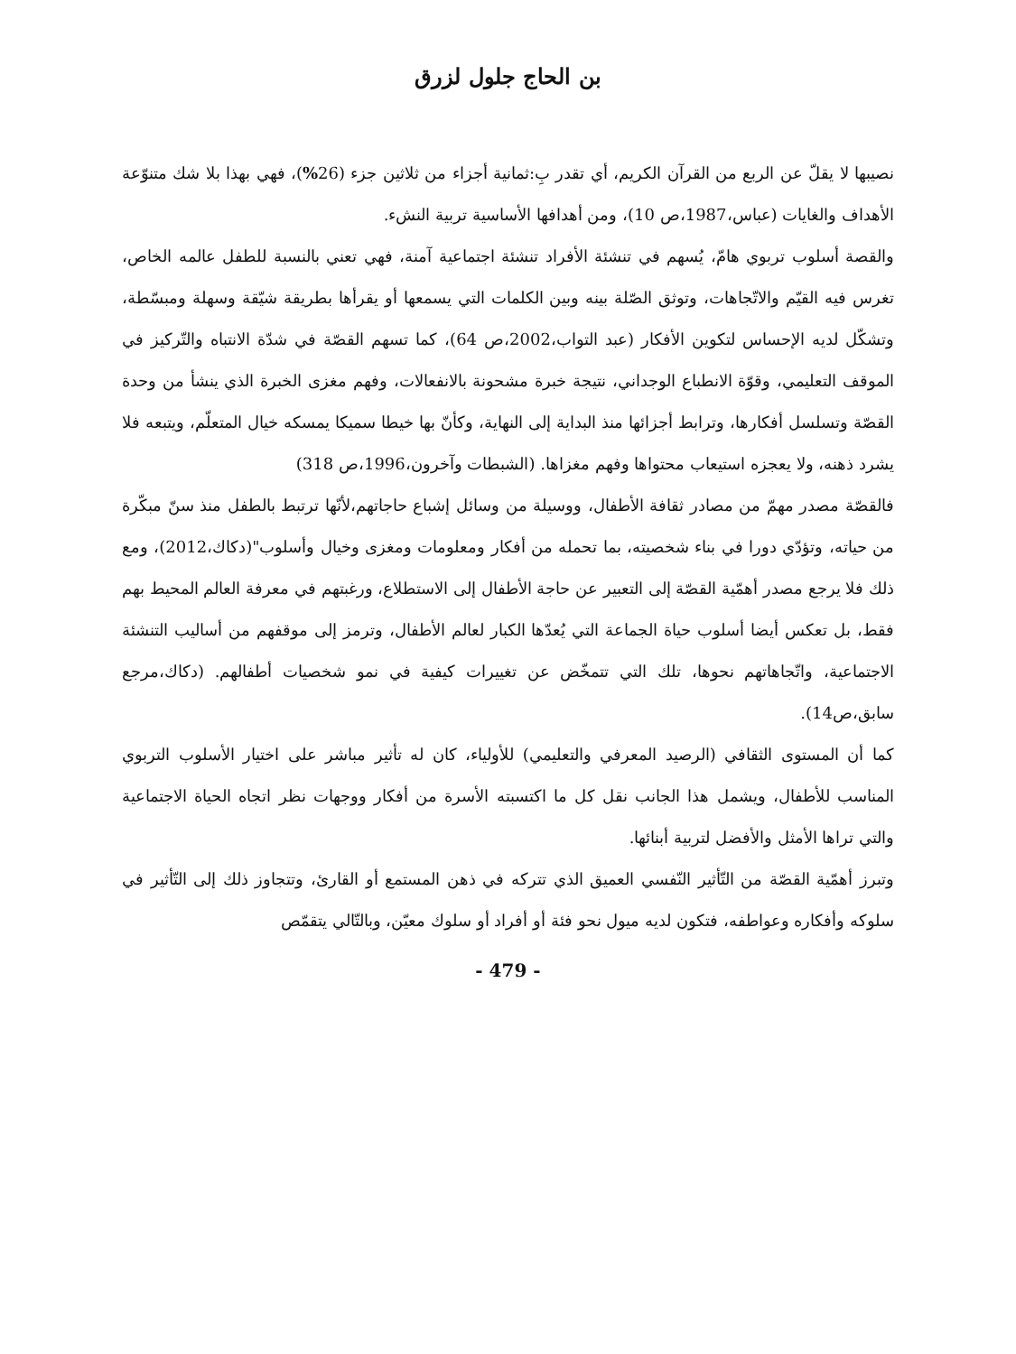بن الحاج جلول لزرق
نصيبها لا يقلّ عن الربع من القرآن الكريم، أي تقدر بِ:ثمانية أجزاء من ثلاثين جزء (26%)، فهي بهذا بلا شك متنوّعة الأهداف والغايات (عباس،1987،ص 10)، ومن أهدافها الأساسية تربية النشء.
والقصة أسلوب تربوي هامّ، يُسهم في تنشئة الأفراد تنشئة اجتماعية آمنة، فهي تعني بالنسبة للطفل عالمه الخاص، تغرس فيه القيّم والاتّجاهات، وتوثق الصّلة بينه وبين الكلمات التي يسمعها أو يقرأها بطريقة شيّقة وسهلة ومبسّطة، وتشكّل لديه الإحساس لتكوين الأفكار (عبد التواب،2002،ص 64)، كما تسهم القصّة في شدّة الانتباه والتّركيز في الموقف التعليمي، وقوّة الانطباع الوجداني، نتيجة خبرة مشحونة بالانفعالات، وفهم مغزى الخبرة الذي ينشأ من وحدة القصّة وتسلسل أفكارها، وترابط أجزائها منذ البداية إلى النهاية، وكأنّ بها خيطا سميكا يمسكه خيال المتعلّم، ويتبعه فلا يشرد ذهنه، ولا يعجزه استيعاب محتواها وفهم مغزاها. (الشبطات وآخرون،1996،ص 318)
فالقصّة مصدر مهمّ من مصادر ثقافة الأطفال، ووسيلة من وسائل إشباع حاجاتهم،لأنّها ترتبط بالطفل منذ سنّ مبكّرة من حياته، وتؤدّي دورا في بناء شخصيته، بما تحمله من أفكار ومعلومات ومغزى وخيال وأسلوب"(دكاك،2012)، ومع ذلك فلا يرجع مصدر أهمّية القصّة إلى التعبير عن حاجة الأطفال إلى الاستطلاع، ورغبتهم في معرفة العالم المحيط بهم فقط، بل تعكس أيضا أسلوب حياة الجماعة التي يُعدّها الكبار لعالم الأطفال، وترمز إلى موقفهم من أساليب التنشئة الاجتماعية، واتّجاهاتهم نحوها، تلك التي تتمخّض عن تغييرات كيفية في نمو شخصيات أطفالهم. (دكاك،مرجع سابق،ص14).
كما أن المستوى الثقافي (الرصيد المعرفي والتعليمي) للأولياء، كان له تأثير مباشر على اختيار الأسلوب التربوي المناسب للأطفال، ويشمل هذا الجانب نقل كل ما اكتسبته الأسرة من أفكار ووجهات نظر اتجاه الحياة الاجتماعية والتي تراها الأمثل والأفضل لتربية أبنائها.
وتبرز أهمّية القصّة من التّأثير النّفسي العميق الذي تتركه في ذهن المستمع أو القارئ، وتتجاوز ذلك إلى التّأثير في سلوكه وأفكاره وعواطفه، فتكون لديه ميول نحو فئة أو أفراد أو سلوك معيّن، وبالتّالي يتقمّص
- 479 -